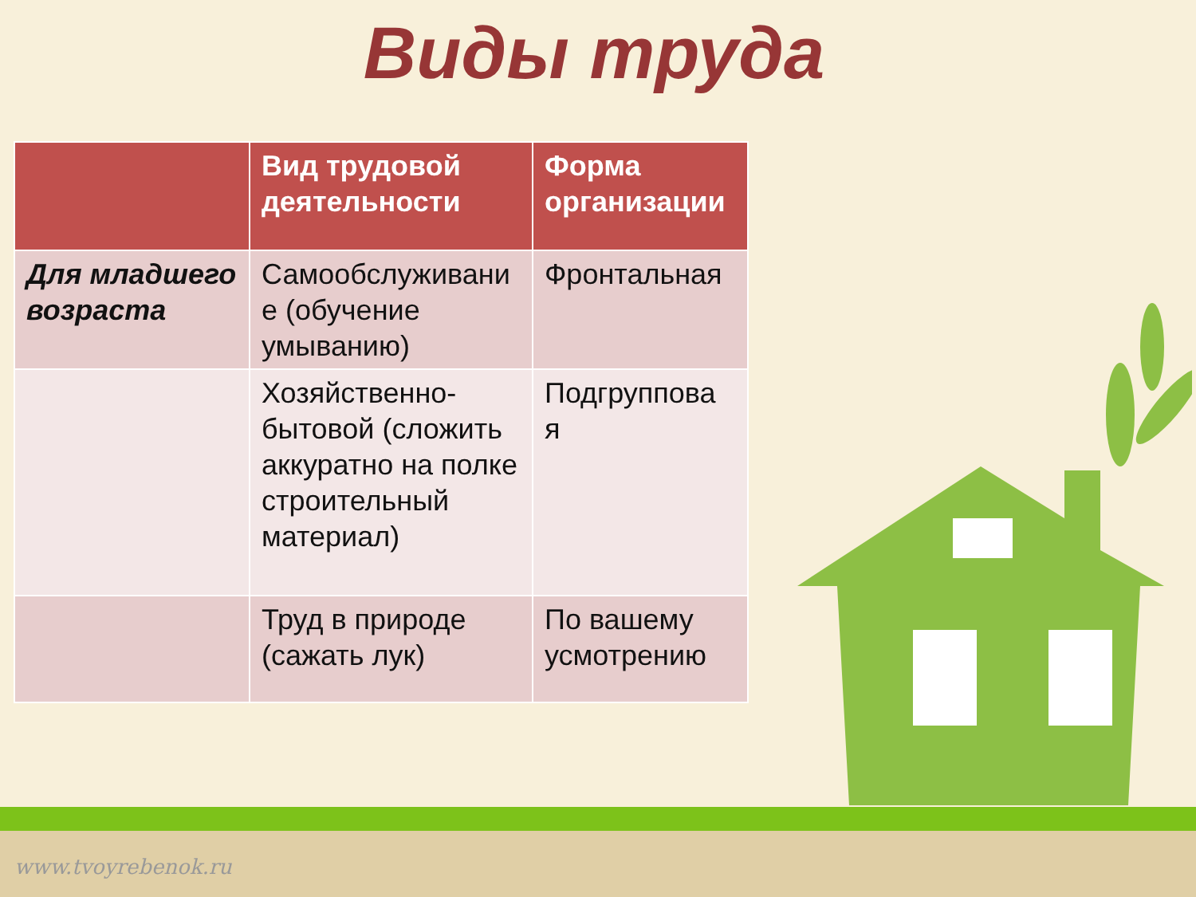Виды труда
| | Вид трудовой деятельности | Форма организации |
| --- | --- | --- |
| Для младшего возраста | Самообслуживани е (обучение умыванию) | Фронтальная |
| | Хозяйственно-бытовой (сложить аккуратно на полке строительный материал) | Подгруппова я |
| | Труд в природе (сажать лук) | По вашему усмотрению |
www.tvoyrebenok.ru